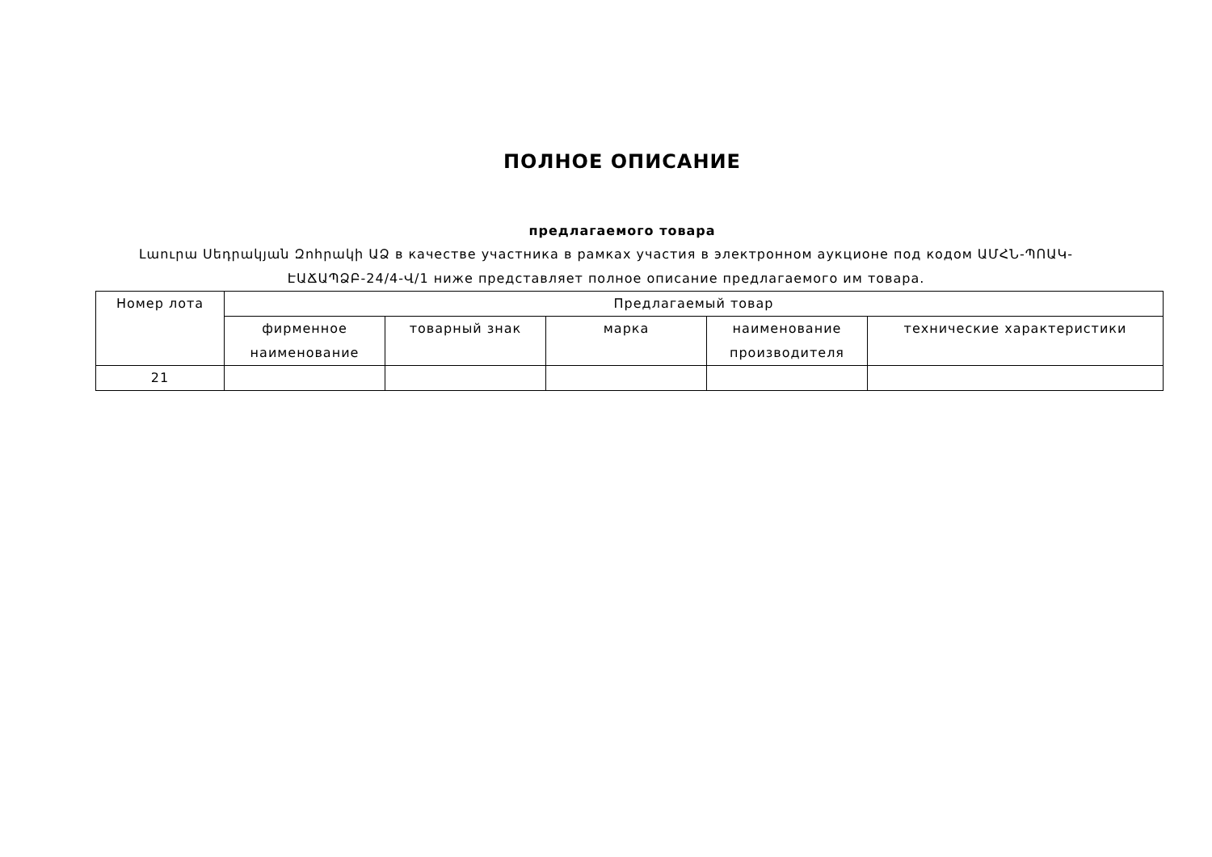ПОЛНОЕ ОПИСАНИЕ
предлагаемого товара
Լաուրա Սեդրակյան Զոհրակի ԱՁ в качестве участника в рамках участия в электронном аукционе под кодом ԱՄՀՆ-ՊՈԱԿ-ԷԱՃԱՊՁԲ-24/4-Վ/1 ниже представляет полное описание предлагаемого им товара.
| Номер лота | Предлагаемый товар | | | | |
| --- | --- | --- | --- | --- | --- |
| | фирменное наименование | товарный знак | марка | наименование производителя | технические характеристики |
| 21 | | | | | |